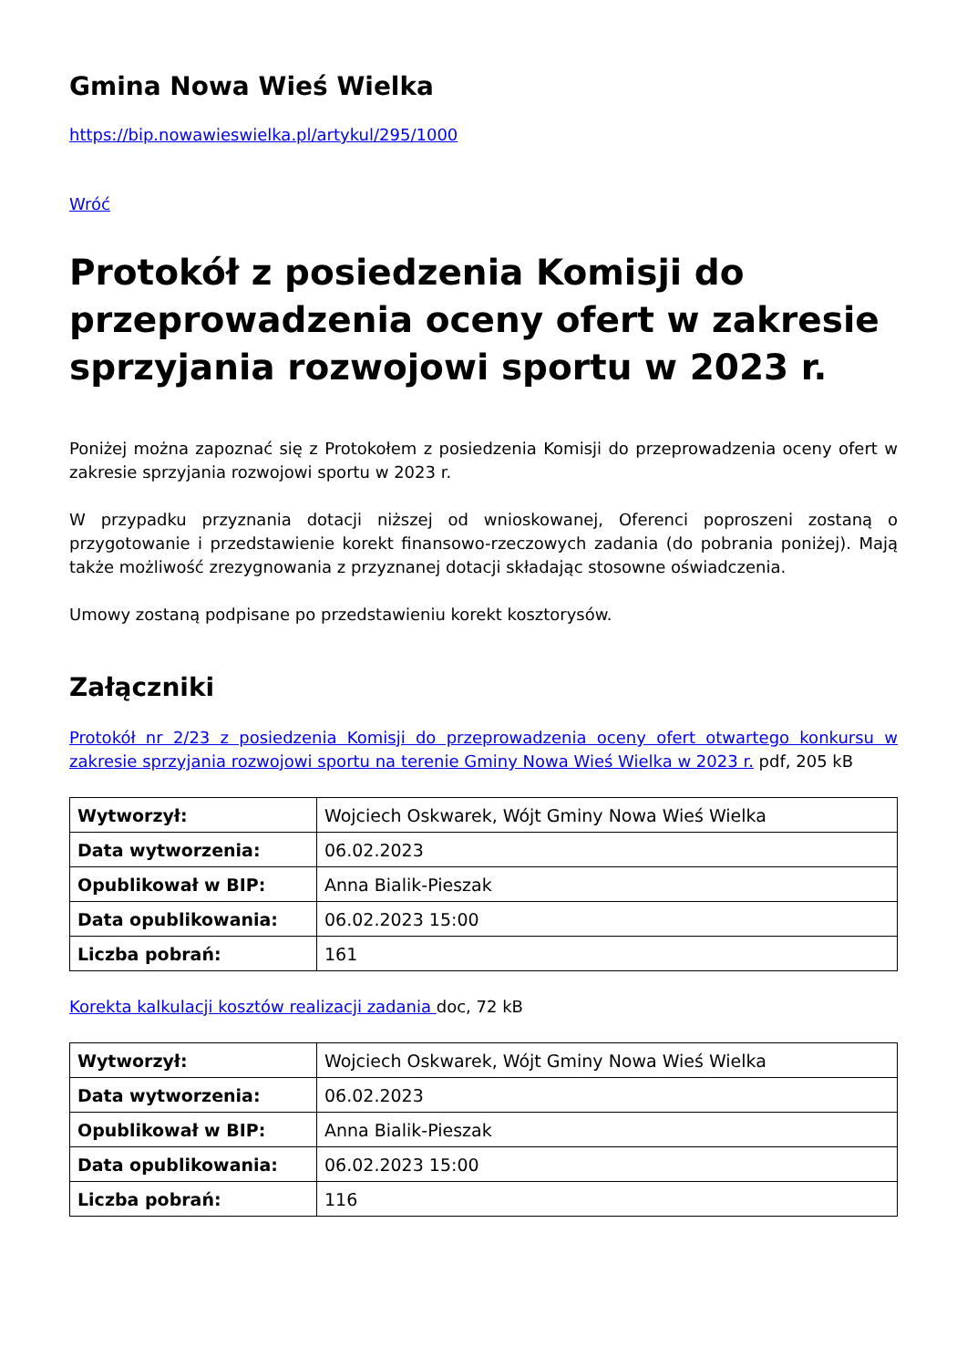Gmina Nowa Wieś Wielka
https://bip.nowawieswielka.pl/artykul/295/1000
Wróć
Protokół z posiedzenia Komisji do przeprowadzenia oceny ofert w zakresie sprzyjania rozwojowi sportu w 2023 r.
Poniżej można zapoznać się z Protokołem z posiedzenia Komisji do przeprowadzenia oceny ofert w zakresie sprzyjania rozwojowi sportu w 2023 r.
W przypadku przyznania dotacji niższej od wnioskowanej, Oferenci poproszeni zostaną o przygotowanie i przedstawienie korekt finansowo-rzeczowych zadania (do pobrania poniżej). Mają także możliwość zrezygnowania z przyznanej dotacji składając stosowne oświadczenia.
Umowy zostaną podpisane po przedstawieniu korekt kosztorysów.
Załączniki
Protokół nr 2/23 z posiedzenia Komisji do przeprowadzenia oceny ofert otwartego konkursu w zakresie sprzyjania rozwojowi sportu na terenie Gminy Nowa Wieś Wielka w 2023 r. pdf, 205 kB
| Wytworzył: | Wojciech Oskwarek, Wójt Gminy Nowa Wieś Wielka |
| Data wytworzenia: | 06.02.2023 |
| Opublikował w BIP: | Anna Bialik-Pieszak |
| Data opublikowania: | 06.02.2023 15:00 |
| Liczba pobrań: | 161 |
Korekta kalkulacji kosztów realizacji zadania doc, 72 kB
| Wytworzył: | Wojciech Oskwarek, Wójt Gminy Nowa Wieś Wielka |
| Data wytworzenia: | 06.02.2023 |
| Opublikował w BIP: | Anna Bialik-Pieszak |
| Data opublikowania: | 06.02.2023 15:00 |
| Liczba pobrań: | 116 |